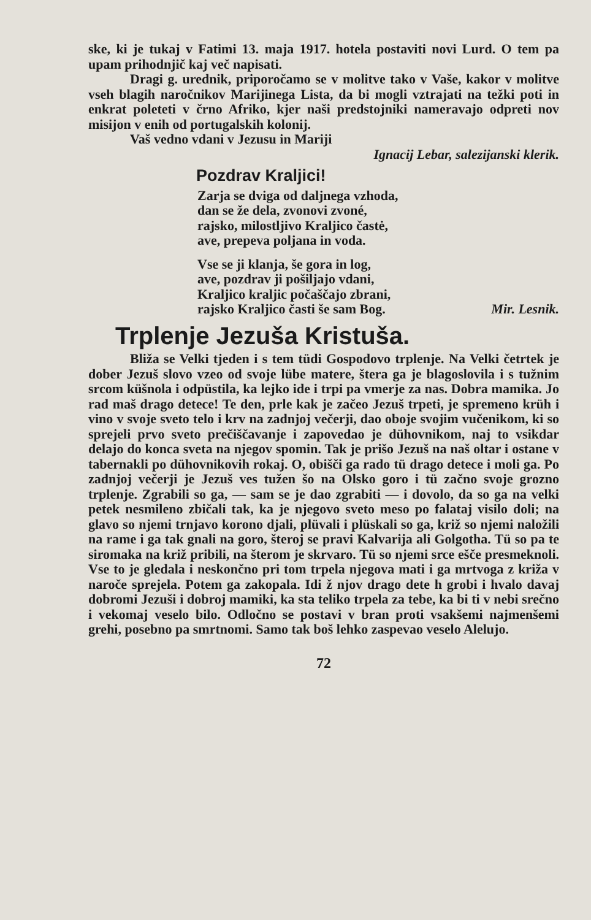ske, ki je tukaj v Fatimi 13. maja 1917. hotela postaviti novi Lurd. O tem pa upam prihodnjič kaj več napisati.
Dragi g. urednik, priporočamo se v molitve tako v Vaše, kakor v molitve vseh blagih naročnikov Marijinega Lista, da bi mogli vztrajati na težki poti in enkrat poleteti v črno Afriko, kjer naši predstojniki nameravajo odpreti nov misijon v enih od portugalskih kolonij.
Vaš vedno vdani v Jezusu in Mariji
Ignacij Lebar, salezijanski klerik.
Pozdrav Kraljici!
Zarja se dviga od daljnega vzhoda,
dan se že dela, zvonovi zvoné,
rajsko, milostljivo Kraljico častė,
ave, prepeva poljana in voda.
Vse se ji klanja, še gora in log,
ave, pozdrav ji pošiljajo vdani,
Kraljico kraljic počaščajo zbrani,
rajsko Kraljico časti še sam Bog. Mir. Lesnik.
Trplenje Jezuša Kristuša.
Bliža se Velki tjeden i s tem tüdi Gospodovo trplenje. Na Velki četrtek je dober Jezuš slovo vzeo od svoje lübe matere, štera ga je blagoslovila i s tužnim srcom küšnola i odpüstila, ka lejko ide i trpi pa vmerje za nas. Dobra mamika. Jo rad maš drago detece! Te den, prle kak je začeo Jezuš trpeti, je spremeno krüh i vino v svoje sveto telo i krv na zadnjoj večerji, dao oboje svojim vučenikom, ki so sprejeli prvo sveto prečiščavanje i zapovedao je dühovnikom, naj to vsikdar delajo do konca sveta na njegov spomin. Tak je prišo Jezuš na naš oltar i ostane v tabernakli po dühovnikovih rokaj. O, obišči ga rado tü drago detece i moli ga. Po zadnjoj večerji je Jezuš ves tužen šo na Olsko goro i tü začno svoje grozno trplenje. Zgrabili so ga, — sam se je dao zgrabiti — i dovolo, da so ga na velki petek nesmileno zbičali tak, ka je njegovo sveto meso po falataj visilo doli; na glavo so njemi trnjavo korono djali, plüvali i plüskali so ga, križ so njemi naložili na rame i ga tak gnali na goro, šteroj se pravi Kalvarija ali Golgotha. Tü so pa te siromaka na križ pribili, na šterom je skrvaro. Tü so njemi srce ešče presmeknoli. Vse to je gledala i neskončno pri tom trpela njegova mati i ga mrtvoga z križa v naroče sprejela. Potem ga zakopala. Idi ž njov drago dete h grobi i hvalo davaj dobromi Jezuši i dobroj mamiki, ka sta teliko trpela za tebe, ka bi ti v nebi srečno i vekomaj veselo bilo. Odločno se postavi v bran proti vsakšemi najmenšemi grehi, posebno pa smrtnomi. Samo tak boš lehko zaspevao veselo Alelujo.
72